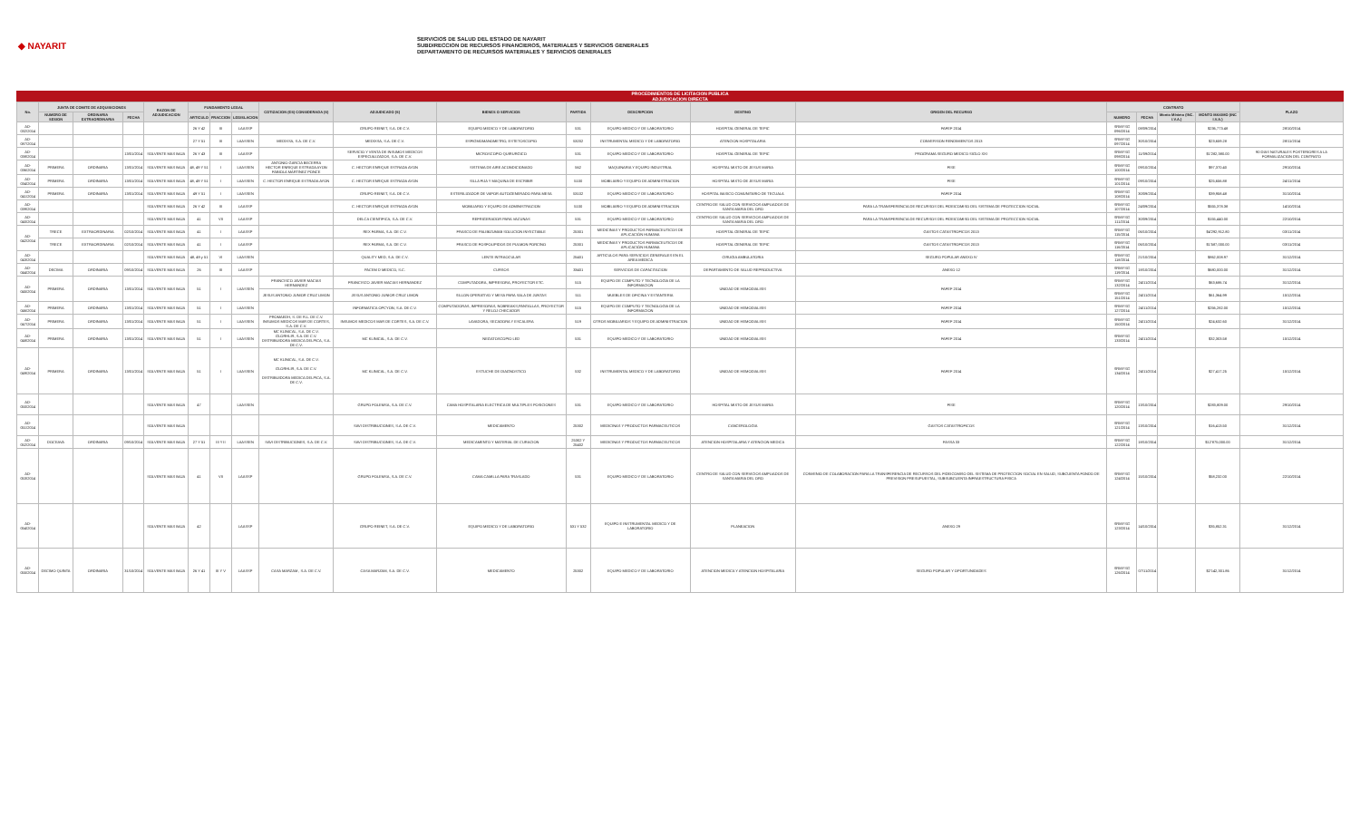◆ NAYARIT
SERVICIOS DE SALUD DEL ESTADO DE NAYARIT
SUBDIRECCION DE RECURSOS FINANCIEROS, MATERIALES Y SERVICIOS GENERALES
DEPARTAMENTO DE RECURSOS MATERIALES Y SERVICIOS GENERALES
PROCEDIMIENTOS DE LICITACION PUBLICA
ADJUDICACION DIRECTA
| No. | JUNTA DE COMITE DE ADQUISICIONES | | | RAZON DE ADJUDICACION | FUNDAMENTO LEGAL | | | COTIZACION (ES) CONSIDERADA (S) | ADJUDICADO (S) | BIENES O SERVICIOS | PARTIDA | DESCRIPCION | DESTINO | ORIGEN DEL RECURSO | CONTRATO | | | | PLAZO |
| --- | --- | --- | --- | --- | --- | --- | --- | --- | --- | --- | --- | --- | --- | --- | --- | --- | --- | --- | --- |
| | NUMERO DE SESION | ORDINARIA EXTRAORDINARIA | FECHA | | ARTICULO | FRACCION | LEGISLACION | | | | | | | | NUMERO | FECHA | Monto Mínimo (INC. I.V.A.) | MONTO MAXIMO (INC I.V.A.) | |
| AD-032/2014 | | | | | 26 Y 42 | III | LAASSP | | GRUPO REINET, S.A. DE C.V. | EQUIPO MEDICO Y DE LABORATORIO | 531 | EQUIPO MEDICO Y DE LABORATORIO | HOSPITAL GENERAL DE TEPIC | FAFEF 2014 | SRMYSG 096/2014 | 08/09/2014 | | $236,773.48 | 28/10/2014 |
| AD-087/2014 | | | | | 27 Y 51 | III | LAASSEN | MEDIXSA, S.A. DE C.V. | MEDIXSA, S.A. DE C.V. | ESFIGMOMANOMETRO, ESTETOSCOPIO | 53202 | INSTRUMENTAL MEDICO Y DE LABORATORIO | ATENCION HOSPITALARIA | CONVERSION RENDIMIENTOS 2013 | SRMYSG 097/2014 | 30/10/2014 | | $23,659.28 | 28/11/2014 |
| AD-038/2014 | | | 13/01/2014 | SOLVENTE MAS BAJA | 26 Y 43 | III | LAASSP | | SERVICIO Y VENTA DE INSUMOS MEDICOS ESPECIALIZADOS, S.A. DE C.V. | MICROSCOPIO QUIRURGICO | 531 | EQUIPO MEDICO Y DE LABORATORIO | HOSPITAL GENERAL DE TEPIC | PROGRAMA SEGURO MEDICO SIGLO XXI | SRMYSG 098/2014 | 11/09/2014 | | $1'282,380.00 | 90 DIAS NATURALES POSTERIORES A LA FORMALIZACION DEL CONTRATO |
| AD-036/2014 | PRIMERA | ORDINARIA | 13/01/2014 | SOLVENTE MAS BAJA | 48, 49 Y 51 | I | LAASSEN | ANTONIO GARCIA BECERRA HECTOR ENRIQUE ESTRADA AYON FABIOLA MARTINEZ PONCE | C. HECTOR ENRIQUE ESTRADA AYON | SISTEMA DE AIRE ACONDICIONADO | 562 | MAQUINARIA Y EQUIPO INDUSTRIAL | HOSPITAL MIXTO DE JESUS MARIA | FISE | SRMYSG 100/2014 | 09/10/2014 | | $97,370.40 | 29/10/2014 |
| AD-034/2014 | PRIMERA | ORDINARIA | 13/01/2014 | SOLVENTE MAS BAJA | 48, 49 Y 51 | I | LAASSEN | C. HECTOR ENRIQUE ESTRADA AYON | C. HECTOR ENRIQUE ESTRADA AYON | SILLA FIJA Y MAQUINA DE ESCRIBIR | 5100 | MOBILIARIO Y EQUIPO DE ADMINISTRACION | HOSPITAL MIXTO DE JESUS MARIA | FISE | SRMYSG 101/2014 | 09/10/2014 | | $25,656.88 | 24/11/2014 |
| AD-041/2014 | PRIMERA | ORDINARIA | 13/01/2014 | SOLVENTE MAS BAJA | 49 Y 51 | I | LAASSEN | | GRUPO REINET, S.A. DE C.V. | ESTERILIZADOR DE VAPOR AUTOGENERADO PARA MESA | 53102 | EQUIPO MEDICO Y DE LABORATORIO | HOSPITAL BASICO COMUNITARIO DE TECUALA | FAFEF 2014 | SRMYSG 108/2014 | 30/09/2014 | | $39,958.48 | 31/10/2014 |
| AD-039/2014 | | | | SOLVENTE MAS BAJA | 26 Y 42 | III | LAASSP | | C. HECTOR ENRIQUE ESTRADA AYON | MOBILIARIO Y EQUIPO DE ADMINISTRACION | 5100 | MOBILIARIO Y EQUIPO DE ADMINISTRACION | CENTRO DE SALUD CON SERVICIOS AMPLIADOS DE SANTA MARIA DEL ORO | PARA LA TRANSFERENCIA DE RECURSOS DEL FIDEICOMISO DEL SISTEMA DE PROTECCION SOCIAL | SRMYSG 107/2014 | 24/09/2014 | | $555,378.38 | 14/10/2014 |
| AD-040/2014 | | | | SOLVENTE MAS BAJA | 41 | VII | LAASSP | | DELCA CIENTIFICA, S.A. DE C.V. | REFRIGERADOR PARA VACUNAS | 531 | EQUIPO MEDICO Y DE LABORATORIO | CENTRO DE SALUD CON SERVICIOS AMPLIADOS DE SANTA MARIA DEL ORO | PARA LA TRANSFERENCIA DE RECURSOS DEL FIDEICOMISO DEL SISTEMA DE PROTECCION SOCIAL | SRMYSG 111/2014 | 30/09/2014 | | $155,440.00 | 22/10/2014 |
| AD-042/2014 | TRECE | EXTRAORDINARIA | 02/10/2014 | SOLVENTE MAS BAJA | 41 | I | LAASSP | | REX FARMA, S.A. DE C.V. | FRASCO DE PALIBIZUMAB SOLUCION INYECTABLE | 25301 | MEDICINAS Y PRODUCTOS FARMACEUTICOS DE APLICACIÓN HUMANA | HOSPITAL GENERAL DE TEPIC | GASTOS CATASTROFICOS 2013 | SRMYSG 115/2014 | 06/10/2014 | | $4'292,912.80 | 03/11/2014 |
| | TRECE | EXTRAORDINARIA | 02/10/2014 | SOLVENTE MAS BAJA | 41 | I | LAASSP | | REX FARMA, S.A. DE C.V. | FRASCO DE FOSFOLIPIDOS DE PULMON PORCINO | 25301 | MEDICINAS Y PRODUCTOS FARMACEUTICOS DE APLICACIÓN HUMANA | HOSPITAL GENERAL DE TEPIC | GASTOS CATASTROFICOS 2013 | SRMYSG 116/2014 | 06/10/2014 | | $1'587,000.00 | 03/11/2014 |
| AD-043/2014 | | | | SOLVENTE MAS BAJA | 48, 49 y 51 | VI | LAASSEN | | QUALITY MED, S.A. DE C.V. | LENTE INTRAOCULAR | 25401 | ARTICULOS PARA SERVICIOS GENERALES EN EL AREA MEDICA | CIRUGIA AMBULATORIA | SEGURO POPULAR ANEXO IV | SRMYSG 118/2014 | 21/10/2014 | | $862,008.97 | 31/12/2014 |
| AD-044/2014 | DECIMA | ORDINARIA | 09/10/2014 | SOLVENTE MAS BAJA | 26 | III | LAASSP | | PACEM D MEDICO, S.C. | CURSOS | 33401 | SERVICIOS DE CAPACITACION | DEPARTAMENTO DE SALUD REPRODUCTIVA | ANEXO 12 | SRMYSG 119/2014 | 18/10/2014 | | $680,000.00 | 31/12/2014 |
| AD-045/2014 | PRIMERA | ORDINARIA | 13/01/2014 | SOLVENTE MAS BAJA | 51 | I | LAASSEN | FRANCISCO JAVIER MACIAS HERNANDEZ | FRANCISCO JAVIER MACIAS HERNANDEZ | COMPUTADORA, IMPRESORA, PROYECTOR ETC. | 515 | EQUIPO DE COMPUTO Y TECNOLOGIA DE LA INFORMACION | UNIDAD DE HEMODIALISIS | FAFEF 2014 | SRMYSG 132/2014 | 24/11/2014 | | $63,686.74 | 31/12/2014 |
| | | | | | | | | JESUS ANTONIO JUNIOR CRUZ LIMON | JESUS ANTONIO JUNIOR CRUZ LIMON | SILLON OPERATIVO Y MESA PARA SALA DE JUNTAS | 511 | MUEBLES DE OFICINA Y ESTANTERIA | | | SRMYSG 151/2014 | 24/11/2014 | | $61,364.99 | 15/12/2014 |
| AD-046/2014 | PRIMERA | ORDINARIA | 13/01/2014 | SOLVENTE MAS BAJA | 51 | I | LAASSEN | | INFORMATICA OPCYON, S.A. DE C.V. | COMPUTADORAS, IMPRESORAS, NOBREAKS,PANTALLAS, PROYECTOR Y RELOJ CHECADOR | 515 | EQUIPO DE COMPUTO Y TECNOLOGIA DE LA INFORMACION | UNIDAD DE HEMODIALISIS | FAFEF 2014 | SRMYSG 127/2014 | 24/11/2014 | | $256,282.00 | 15/12/2014 |
| AD-047/2014 | PRIMERA | ORDINARIA | 13/01/2014 | SOLVENTE MAS BAJA | 51 | I | LAASSEN | PROMAEDH, S. DE R.L. DE C.V. INSUMOS MEDICOS MAR DE CORTES, S.A. DE C.V. | INSUMOS MEDICOS MAR DE CORTES, S.A. DE C.V. | LAVADORA, SECADORA Y ESCALERA | 519 | OTROS MOBILIARIOS Y EQUIPO DE ADMINISTRACION | UNIDAD DE HEMODIALISIS | FAFEF 2014 | SRMYSG 150/2014 | 24/11/2014 | | $24,632.60 | 31/12/2014 |
| AD-048/2014 | PRIMERA | ORDINARIA | 13/01/2014 | SOLVENTE MAS BAJA | 51 | I | LAASSEN | MC KLINICAL, S.A. DE C.V. GLORHLIR, S.A. DE C.V. DISTRIBUIDORA MEDICA DELPICA, S.A. DE C.V. | MC KLINICAL, S.A. DE C.V. | NEGATOSCOPIO LED | 531 | EQUIPO MEDICO Y DE LABORATORIO | UNIDAD DE HEMODIALISIS | FAFEF 2014 | SRMYSG 133/2014 | 24/11/2014 | | $32,303.58 | 15/12/2014 |
| AD-049/2014 | PRIMERA | ORDINARIA | 13/01/2014 | SOLVENTE MAS BAJA | 51 | I | LAASSEN | MC KLINICAL, S.A. DE C.V. GLORHLIR, S.A. DE C.V. DISTRIBUIDORA MEDICA DELPICA, S.A. DE C.V. | MC KLINICAL, S.A. DE C.V. | ESTUCHE DE DIAGNOSTICO | 532 | INSTRUMENTAL MEDICO Y DE LABORATORIO | UNIDAD DE HEMODIALISIS | FAFEF 2014 | SRMYSG 134/2014 | 24/11/2014 | | $27,417.25 | 15/12/2014 |
| AD-050/2014 | | | | SOLVENTE MAS BAJA | 47 | | LAASSEN | | GRUPO FOLEMSA, S.A. DE C.V. | CAMA HOSPITALARIA ELECTRICA DE MULTIPLES POSICIONES | 531 | EQUIPO MEDICO Y DE LABORATORIO | HOSPITAL MIXTO DE JESUS MARIA | FISE | SRMYSG 120/2014 | 13/10/2014 | | $283,809.00 | 29/10/2014 |
| AD-051/2014 | | | | SOLVENTE MAS BAJA | | | | | SAVI DISTRIBUCIONES, S.A. DE C.V. | MEDICAMENTO | 25302 | MEDICINAS Y PRODUCTOS FARMACEUTICOS | CANCEROLOGIA | GASTOS CATASTROFICOS | SRMYSG 121/2014 | 13/10/2014 | | $16,413.50 | 31/12/2014 |
| AD-052/2014 | DOCEAVA | ORDINARIA | 09/10/2014 | SOLVENTE MAS BAJA | 27 Y 51 | III Y II | LAASSEN | SAVI DISTRIBUCIONES, S.A. DE C.V. | SAVI DISTRIBUCIONES, S.A. DE C.V. | MEDICAMENTO Y MATERIAL DE CURACION | 25302 Y 25402 | MEDICINAS Y PRODUCTOS FARMACEUTICOS | ATENCION HOSPITALARIA Y ATENCION MEDICA | FASSA 33 | SRMYSG 122/2014 | 18/10/2014 | | $12'875,000.00 | 31/12/2014 |
| AD-053/2014 | | | | SOLVENTE MAS BAJA | 41 | VII | LAASSP | | GRUPO FOLEMSA, S.A. DE C.V. | CAMA CAMILLA PARA TRASLADO | 531 | EQUIPO MEDICO Y DE LABORATORIO | CENTRO DE SALUD CON SERVICIOS AMPLIADOS DE SANTA MARIA DEL ORO | CONVENIO DE COLABORACION PARA LA TRANSFERENCIA DE RECURSOS DEL FIDEICOMISO DEL SISTEMA DE PROTECCION SOCIAL EN SALUD, SUBCUENTA FONDO DE PREVISION PRESUPUESTAL, SUBSUBCUENTA INFRAESTRUCTURA FISICA | SRMYSG 124/2014 | 15/10/2014 | | $58,232.00 | 22/10/2014 |
| AD-054/2014 | | | | SOLVENTE MAS BAJA | 42 | | LAASSP | | GRUPO REINET, S.A. DE C.V. | EQUIPO MEDICO Y DE LABORATORIO | 531 Y 532 | EQUIPO E INSTRUMENTAL MEDICO Y DE LABORATORIO | PLANEACION | ANEXO 29 | SRMYSG 123/2014 | 14/10/2014 | | $35,852.31 | 31/12/2014 |
| AD-055/2014 | DECIMO QUINTA | ORDINARIA | 31/10/2014 | SOLVENTE MAS BAJA | 26 Y 41 | III Y V | LAASSP | CASA MARZAM , S.A. DE C.V. | CASA MARZAM, S.A. DE C.V. | MEDICAMENTO | 25302 | EQUIPO MEDICO Y DE LABORATORIO | ATENCION MEDICA Y ATENCION HOSPITALARIA | SEGURO POPULAR Y OPORTUNIDADES | SRMYSG 126/2014 | 07/11/2014 | | $2'142,301.86 | 31/12/2014 |